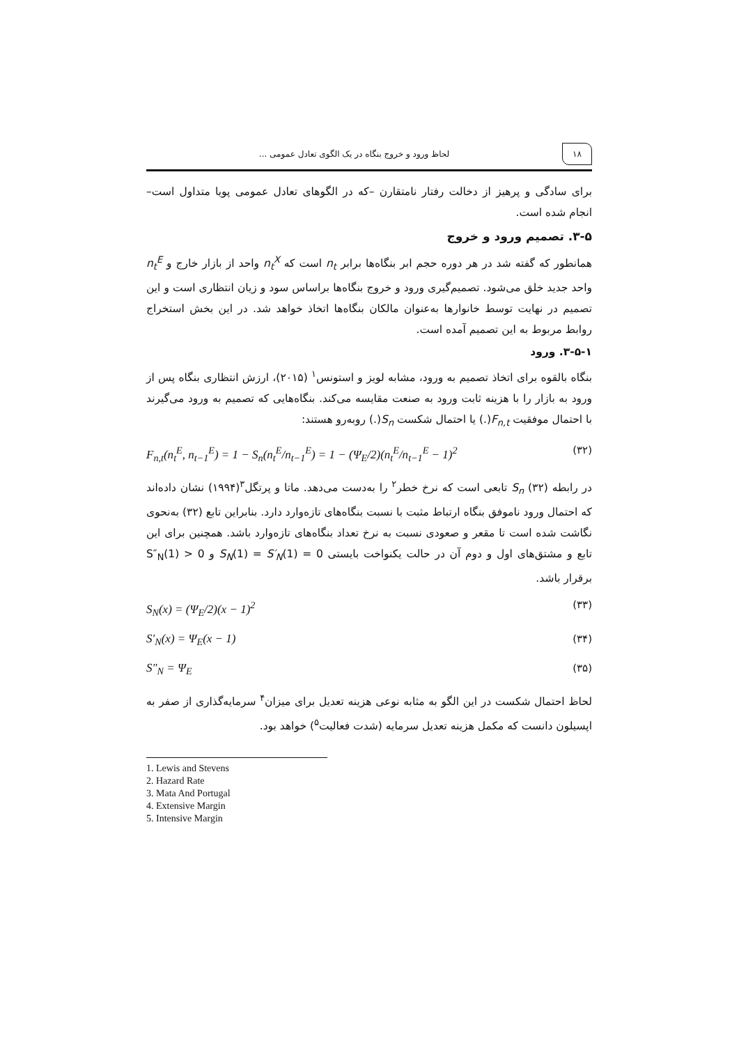۱۸ لحاظ ورود و خروج بنگاه در یک الگوی تعادل عمومی ...
برای سادگی و پرهیز از دخالت رفتار نامتقارن –که در الگوهای تعادل عمومی پویا متداول است– انجام شده است.
۳-۵. تصمیم ورود و خروج
همانطور که گفته شد در هر دوره حجم ابر بنگاه‌ها برابر n<sub>t</sub> است که n<sub>t</sub><sup>X</sup> واحد از بازار خارج و n<sub>t</sub><sup>E</sup> واحد جدید خلق می‌شود. تصمیم‌گیری ورود و خروج بنگاه‌ها براساس سود و زیان انتظاری است و این تصمیم در نهایت توسط خانوارها به‌عنوان مالکان بنگاه‌ها اتخاذ خواهد شد. در این بخش استخراج روابط مربوط به این تصمیم آمده است.
۳-۵-۱. ورود
بنگاه بالقوه برای اتخاذ تصمیم به ورود، مشابه لویز و استونس<sup>۱</sup> (۲۰۱۵)، ارزش انتظاری بنگاه پس از ورود به بازار را با هزینه ثابت ورود به صنعت مقایسه می‌کند. بنگاه‌هایی که تصمیم به ورود می‌گیرند با احتمال موفقیت F<sub>n,t</sub>(.) یا احتمال شکست S<sub>n</sub>(.) روبه‌رو هستند:
F<sub>n,t</sub>(n<sub>t</sub><sup>E</sup>, n<sub>t−1</sub><sup>E</sup>) = 1 − S<sub>n</sub>(n<sub>t</sub><sup>E</sup>/n<sub>t−1</sub><sup>E</sup>) = 1 − (Ψ<sub>E</sub>/2)(n<sub>t</sub><sup>E</sup>/n<sub>t−1</sub><sup>E</sup> − 1)<sup>2</sup> (۳۲)
در رابطه (۳۲) S<sub>n</sub> تابعی است که نرخ خطر<sup>۲</sup> را به‌دست می‌دهد. ماتا و پرتگل<sup>۳</sup>(۱۹۹۴) نشان داده‌اند که احتمال ورود ناموفق بنگاه ارتباط مثبت با نسبت بنگاه‌های تازه‌وارد دارد. بنابراین تابع (۳۲) به‌نحوی نگاشت شده است تا مقعر و صعودی نسبت به نرخ تعداد بنگاه‌های تازه‌وارد باشد. همچنین برای این تابع و مشتق‌های اول و دوم آن در حالت یکنواخت بایستی S<sub>N</sub>(1) = S′<sub>N</sub>(1) = 0 و S″<sub>N</sub>(1) > 0 برقرار باشد.
S<sub>N</sub>(x) = (Ψ<sub>E</sub>/2)(x − 1)<sup>2</sup> (۳۳)
S′<sub>N</sub>(x) = Ψ<sub>E</sub>(x − 1) (۳۴)
S″<sub>N</sub> = Ψ<sub>E</sub> (۳۵)
لحاظ احتمال شکست در این الگو به مثابه نوعی هزینه تعدیل برای میزان<sup>۴</sup> سرمایه‌گذاری از صفر به اپسیلون دانست که مکمل هزینه تعدیل سرمایه (شدت فعالیت<sup>۵</sup>) خواهد بود.
1. Lewis and Stevens
2. Hazard Rate
3. Mata And Portugal
4. Extensive Margin
5. Intensive Margin